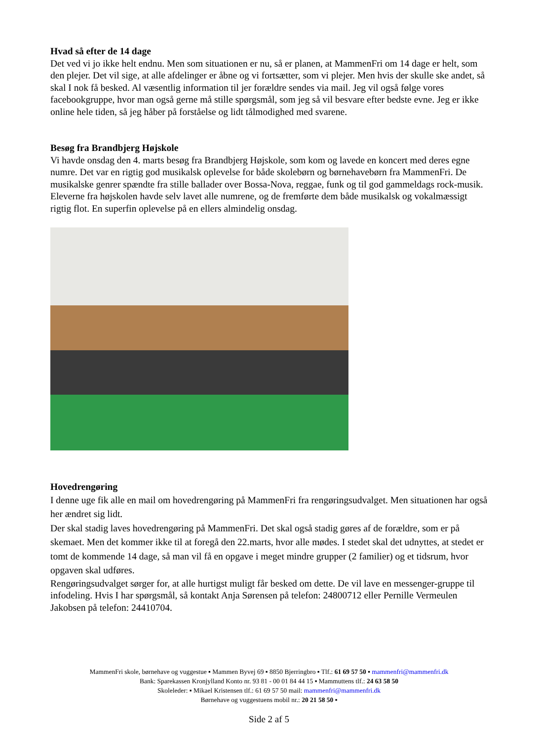Hvad så efter de 14 dage
Det ved vi jo ikke helt endnu. Men som situationen er nu, så er planen, at MammenFri om 14 dage er helt, som den plejer. Det vil sige, at alle afdelinger er åbne og vi fortsætter, som vi plejer. Men hvis der skulle ske andet, så skal I nok få besked. Al væsentlig information til jer forældre sendes via mail. Jeg vil også følge vores facebookgruppe, hvor man også gerne må stille spørgsmål, som jeg så vil besvare efter bedste evne. Jeg er ikke online hele tiden, så jeg håber på forståelse og lidt tålmodighed med svarene.
Besøg fra Brandbjerg Højskole
Vi havde onsdag den 4. marts besøg fra Brandbjerg Højskole, som kom og lavede en koncert med deres egne numre. Det var en rigtig god musikalsk oplevelse for både skolebørn og børnehavebørn fra MammenFri. De musikalske genrer spændte fra stille ballader over Bossa-Nova, reggae, funk og til god gammeldags rock-musik. Eleverne fra højskolen havde selv lavet alle numrene, og de fremførte dem både musikalsk og vokalmæssigt rigtig flot. En superfin oplevelse på en ellers almindelig onsdag.
Hovedrengøring
I denne uge fik alle en mail om hovedrengøring på MammenFri fra rengøringsudvalget. Men situationen har også her ændret sig lidt.
Der skal stadig laves hovedrengøring på MammenFri. Det skal også stadig gøres af de forældre, som er på skemaet. Men det kommer ikke til at foregå den 22.marts, hvor alle mødes. I stedet skal det udnyttes, at stedet er tomt de kommende 14 dage, så man vil få en opgave i meget mindre grupper (2 familier) og et tidsrum, hvor opgaven skal udføres.
Rengøringsudvalget sørger for, at alle hurtigst muligt får besked om dette. De vil lave en messenger-gruppe til infodeling. Hvis I har spørgsmål, så kontakt Anja Sørensen på telefon: 24800712 eller Pernille Vermeulen Jakobsen på telefon: 24410704.
MammenFri skole, børnehave og vuggestue ▪ Mammen Byvej 69 ▪ 8850 Bjerringbro ▪ Tlf.: 61 69 57 50 ▪ mammenfri@mammenfri.dk
Bank: Sparekassen Kronjylland Konto nr. 93 81 - 00 01 84 44 15 ▪ Mammuttens tlf.: 24 63 58 50
Skoleleder: ▪ Mikael Kristensen tlf.: 61 69 57 50 mail: mammenfri@mammenfri.dk
Børnehave og vuggestuens mobil nr.: 20 21 58 50 ▪
Side 2 af 5